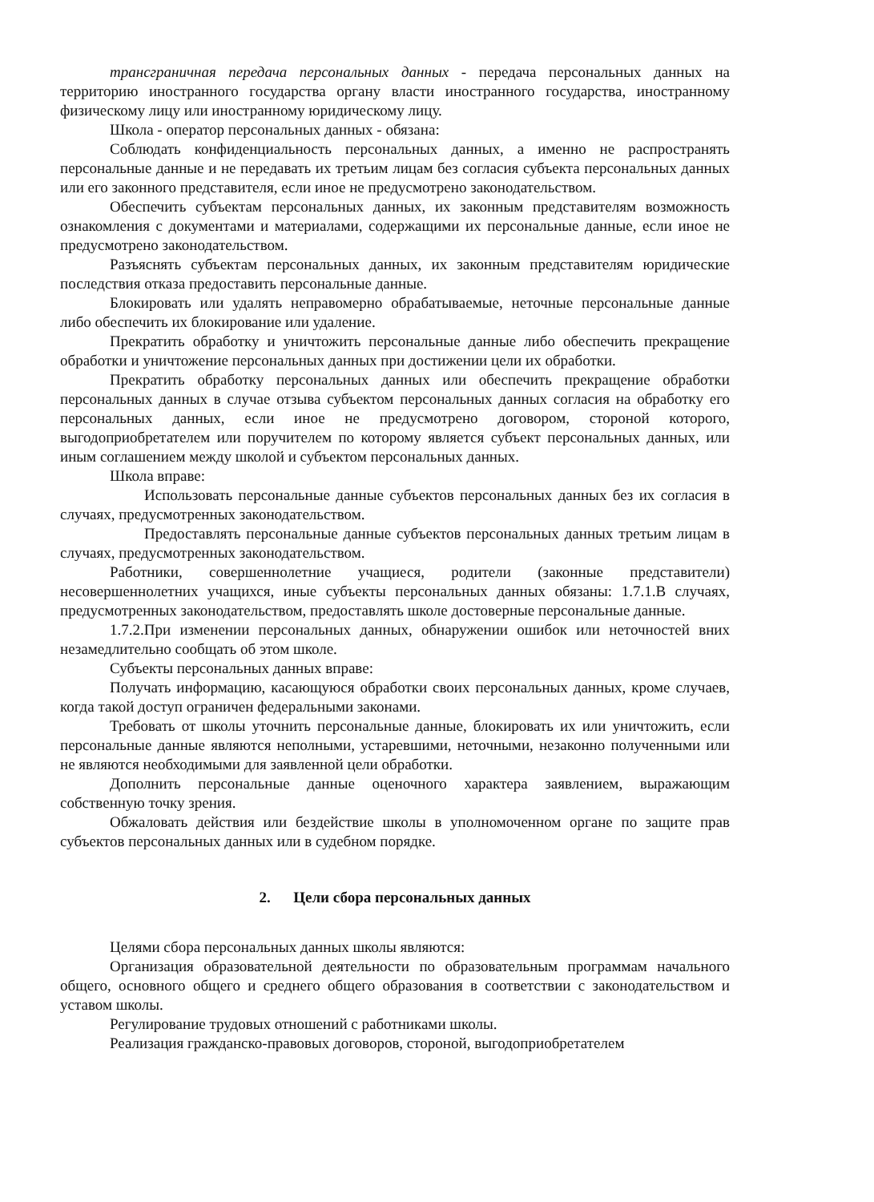трансграничная передача персональных данных - передача персональных данных на территорию иностранного государства органу власти иностранного государства, иностранному физическому лицу или иностранному юридическому лицу.
Школа - оператор персональных данных - обязана:
Соблюдать конфиденциальность персональных данных, а именно не распространять персональные данные и не передавать их третьим лицам без согласия субъекта персональных данных или его законного представителя, если иное не предусмотрено законодательством.
Обеспечить субъектам персональных данных, их законным представителям возможность ознакомления с документами и материалами, содержащими их персональные данные, если иное не предусмотрено законодательством.
Разъяснять субъектам персональных данных, их законным представителям юридические последствия отказа предоставить персональные данные.
Блокировать или удалять неправомерно обрабатываемые, неточные персональные данные либо обеспечить их блокирование или удаление.
Прекратить обработку и уничтожить персональные данные либо обеспечить прекращение обработки и уничтожение персональных данных при достижении цели их обработки.
Прекратить обработку персональных данных или обеспечить прекращение обработки персональных данных в случае отзыва субъектом персональных данных согласия на обработку его персональных данных, если иное не предусмотрено договором, стороной которого, выгодоприобретателем или поручителем по которому является субъект персональных данных, или иным соглашением между школой и субъектом персональных данных.
Школа вправе:
Использовать персональные данные субъектов персональных данных без их согласия в случаях, предусмотренных законодательством.
Предоставлять персональные данные субъектов персональных данных третьим лицам в случаях, предусмотренных законодательством.
Работники, совершеннолетние учащиеся, родители (законные представители) несовершеннолетних учащихся, иные субъекты персональных данных обязаны: 1.7.1.В случаях, предусмотренных законодательством, предоставлять школе достоверные персональные данные.
1.7.2.При изменении персональных данных, обнаружении ошибок или неточностей вних незамедлительно сообщать об этом школе.
Субъекты персональных данных вправе:
Получать информацию, касающуюся обработки своих персональных данных, кроме случаев, когда такой доступ ограничен федеральными законами.
Требовать от школы уточнить персональные данные, блокировать их или уничтожить, если персональные данные являются неполными, устаревшими, неточными, незаконно полученными или не являются необходимыми для заявленной цели обработки.
Дополнить персональные данные оценочного характера заявлением, выражающим собственную точку зрения.
Обжаловать действия или бездействие школы в уполномоченном органе по защите прав субъектов персональных данных или в судебном порядке.
2. Цели сбора персональных данных
Целями сбора персональных данных школы являются:
Организация образовательной деятельности по образовательным программам начального общего, основного общего и среднего общего образования в соответствии с законодательством и уставом школы.
Регулирование трудовых отношений с работниками школы.
Реализация гражданско-правовых договоров, стороной, выгодоприобретателем